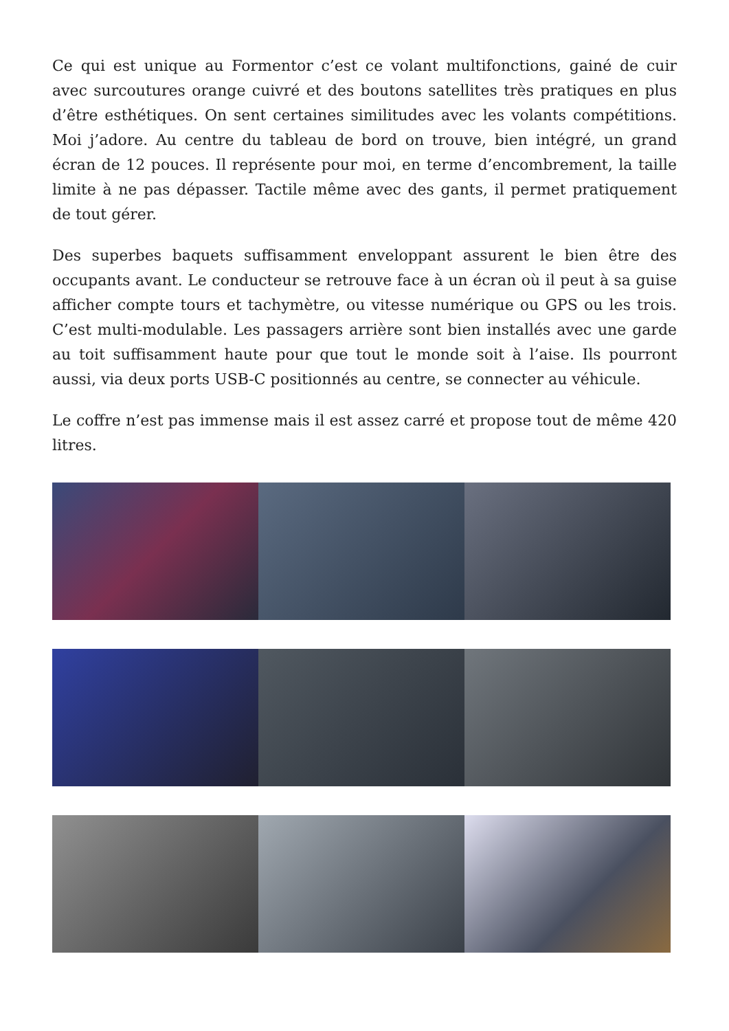Ce qui est unique au Formentor c’est ce volant multifonctions, gainé de cuir avec surcoutures orange cuivré et des boutons satellites très pratiques en plus d’être esthétiques. On sent certaines similitudes avec les volants compétitions. Moi j’adore. Au centre du tableau de bord on trouve, bien intégré, un grand écran de 12 pouces. Il représente pour moi, en terme d’encombrement, la taille limite à ne pas dépasser. Tactile même avec des gants, il permet pratiquement de tout gérer.
Des superbes baquets suffisamment enveloppant assurent le bien être des occupants avant. Le conducteur se retrouve face à un écran où il peut à sa guise afficher compte tours et tachymètre, ou vitesse numérique ou GPS ou les trois. C’est multi-modulable. Les passagers arrière sont bien installés avec une garde au toit suffisamment haute pour que tout le monde soit à l’aise. Ils pourront aussi, via deux ports USB-C positionnés au centre, se connecter au véhicule.
Le coffre n’est pas immense mais il est assez carré et propose tout de même 420 litres.